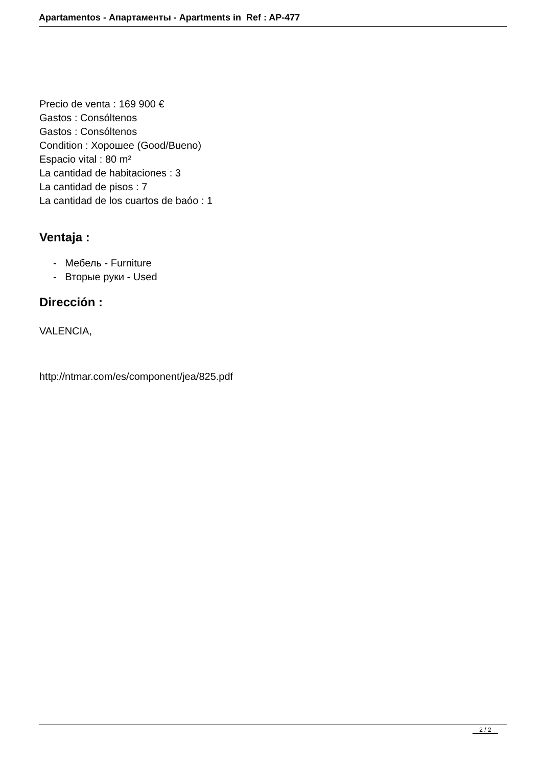Apartamentos - Апартаменты - Apartments in Ref : AP-477
Precio de venta : 169 900 €
Gastos : Consóltenos
Gastos : Consóltenos
Condition : Хорошее (Good/Bueno)
Espacio vital : 80 m²
La cantidad de habitaciones : 3
La cantidad de pisos : 7
La cantidad de los cuartos de baóo : 1
Ventaja :
- Мебель - Furniture
- Вторые руки - Used
Dirección :
VALENCIA,
http://ntmar.com/es/component/jea/825.pdf
2 / 2